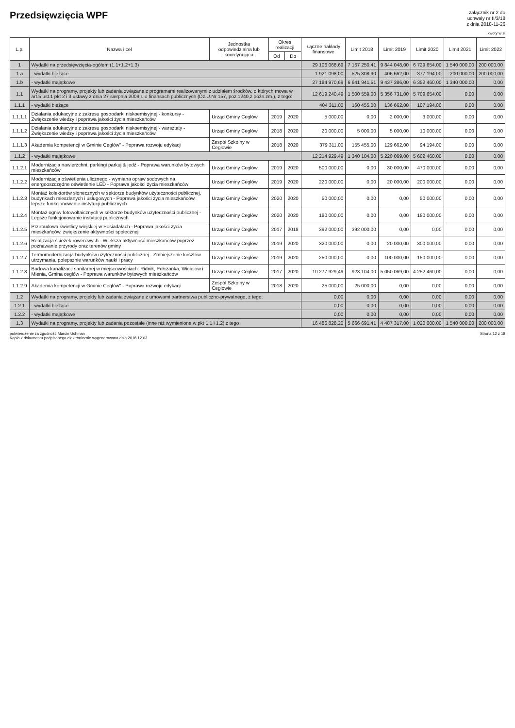Przedsięwzięcia WPF
załącznik nr 2 do
uchwały nr II/3/18
z dnia 2018-11-26
kwoty w zł
| L.p. | Nazwa i cel | Jednostka odpowiedzialna lub koordynująca | Okres realizacji | | Łączne nakłady finansowe | Limit 2018 | Limit 2019 | Limit 2020 | Limit 2021 | Limit 2022 |
| --- | --- | --- | --- | --- | --- | --- | --- | --- | --- | --- |
| | | | Od | Do | | | | | | |
| 1 | Wydatki na przedsięwzięcia-ogółem (1.1+1.2+1.3) | | | | 29 106 068,69 | 7 167 250,41 | 9 844 048,00 | 6 729 654,00 | 1 540 000,00 | 200 000,00 |
| 1.a | - wydatki bieżące | | | | 1 921 098,00 | 525 308,90 | 406 662,00 | 377 194,00 | 200 000,00 | 200 000,00 |
| 1.b | - wydatki majątkowe | | | | 27 184 970,69 | 6 641 941,51 | 9 437 386,00 | 6 352 460,00 | 1 340 000,00 | 0,00 |
| 1.1 | Wydatki na programy, projekty lub zadania związane z programami realizowanymi z udziałem środków, o których mowa w art.5 ust.1 pkt 2 i 3 ustawy z dnia 27 sierpnia 2009.r. o finansach publicznych (Dz.U.Nr 157, poz.1240,z późn.zm.), z tego: | | | | 12 619 240,49 | 1 500 559,00 | 5 356 731,00 | 5 709 654,00 | 0,00 | 0,00 |
| 1.1.1 | - wydatki bieżące | | | | 404 311,00 | 160 455,00 | 136 662,00 | 107 194,00 | 0,00 | 0,00 |
| 1.1.1.1 | Działania edukacyjne z zakresu gospodarki niskoemisyjnej - konkursy - Zwiększenie wiedzy i poprawa jakości życia mieszkańców | Urząd Gminy Cegłów | 2019 | 2020 | 5 000,00 | 0,00 | 2 000,00 | 3 000,00 | 0,00 | 0,00 |
| 1.1.1.2 | Działania edukacyjne z zakresu gospodarki niskoemisyjnej - warsztaty - Zwiększenie wiedzy i poprawa jakości życia mieszkańców | Urząd Gminy Cegłów | 2018 | 2020 | 20 000,00 | 5 000,00 | 5 000,00 | 10 000,00 | 0,00 | 0,00 |
| 1.1.1.3 | Akademia kompetencji w Gminie Cegłów" - Poprawa rozwoju edykacji | Zespół Szkolny w Cegłowie | 2018 | 2020 | 379 311,00 | 155 455,00 | 129 662,00 | 94 194,00 | 0,00 | 0,00 |
| 1.1.2 | - wydatki majątkowe | | | | 12 214 929,49 | 1 340 104,00 | 5 220 069,00 | 5 602 460,00 | 0,00 | 0,00 |
| 1.1.2.1 | Modernizacja nawierzchni, parkingi parkuj & jedź - Poprawa warunków bytowych mieszkańców | Urząd Gminy Cegłów | 2019 | 2020 | 500 000,00 | 0,00 | 30 000,00 | 470 000,00 | 0,00 | 0,00 |
| 1.1.2.2 | Modernizacja oświetlenia ulicznego - wymiana opraw sodowych na energooszczędne oświetlenie LED - Poprawa jakości życia mieszkańców | Urząd Gminy Cegłów | 2019 | 2020 | 220 000,00 | 0,00 | 20 000,00 | 200 000,00 | 0,00 | 0,00 |
| 1.1.2.3 | Montaż kolektorów słonecznych w sektorze budynków użyteczności publicznej, budynkach mieszlanych i usługowych - Poprawa jakości życia mieszkańców, lepsze funkcjonowanie instytucji publicznych | Urząd Gminy Cegłów | 2020 | 2020 | 50 000,00 | 0,00 | 0,00 | 50 000,00 | 0,00 | 0,00 |
| 1.1.2.4 | Montaż ogniw fotowoltaicznych w sektorze budynków użyteczności publicznej - Lepsze funkcjonowanie instytucji publicznych | Urząd Gminy Cegłów | 2020 | 2020 | 180 000,00 | 0,00 | 0,00 | 180 000,00 | 0,00 | 0,00 |
| 1.1.2.5 | Przebudowa świetlicy wiejskiej w Posiadałach - Poprawa jakości życia mieszkańców, zwiększenie aktywności społecznej | Urząd Gminy Cegłów | 2017 | 2018 | 392 000,00 | 392 000,00 | 0,00 | 0,00 | 0,00 | 0,00 |
| 1.1.2.6 | Realizacja ścieżek rowerowych - Większa aktywność mieszkańców poprzez poznawanie przyrody oraz terenów gminy | Urząd Gminy Cegłów | 2019 | 2020 | 320 000,00 | 0,00 | 20 000,00 | 300 000,00 | 0,00 | 0,00 |
| 1.1.2.7 | Termomodernizacja budynków użyteczności publicznej - Zmniejszenie kosztów utrzymania, polepsznie warunków nauki i pracy | Urząd Gminy Cegłów | 2019 | 2020 | 250 000,00 | 0,00 | 100 000,00 | 150 000,00 | 0,00 | 0,00 |
| 1.1.2.8 | Budowa kanalizacji sanitarnej w miejscowościach: Ridnik, Pełczanka, Wiciejów i Mienia, Gmina cegłów - Poprawa warunków bytowych mieszkańców | Urząd Gminy Cegłów | 2017 | 2020 | 10 277 929,49 | 923 104,00 | 5 050 069,00 | 4 252 460,00 | 0,00 | 0,00 |
| 1.1.2.9 | Akademia kompetencji w Gminie Cegłów" - Poprawa rozwoju edykacji | Zespół Szkolny w Cegłowie | 2018 | 2020 | 25 000,00 | 25 000,00 | 0,00 | 0,00 | 0,00 | 0,00 |
| 1.2 | Wydatki na programy, projekty lub zadania związane z umowami partnerstwa publiczno-prywatnego, z tego: | | | | 0,00 | 0,00 | 0,00 | 0,00 | 0,00 | 0,00 |
| 1.2.1 | - wydatki bieżące | | | | 0,00 | 0,00 | 0,00 | 0,00 | 0,00 | 0,00 |
| 1.2.2 | - wydatki majątkowe | | | | 0,00 | 0,00 | 0,00 | 0,00 | 0,00 | 0,00 |
| 1.3 | Wydatki na programy, projekty lub zadania pozostałe (inne niż wymienione w pkt 1.1 i 1.2),z tego | | | | 16 486 828,20 | 5 666 691,41 | 4 487 317,00 | 1 020 000,00 | 1 540 000,00 | 200 000,00 |
potwierdzenie za zgodność Marcin Uchman
Kopia z dokumentu podpisanego elektronicznie wygenerowana dnia 2018.12.03
Strona 12 z 18